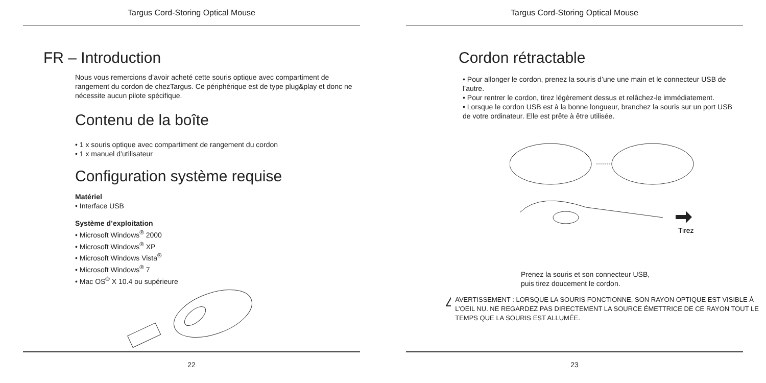Targus Cord-Storing Optical Mouse
FR – Introduction
Nous vous remercions d’avoir acheté cette souris optique avec compartiment de rangement du cordon de chezTargus. Ce périphérique est de type plug&play et donc ne nécessite aucun pilote spécifique.
Contenu de la boîte
• 1 x souris optique avec compartiment de rangement du cordon
• 1 x manuel d’utilisateur
Configuration système requise
Matériel
• Interface USB
Système d’exploitation
• Microsoft Windows<sup>®</sup> 2000
• Microsoft Windows<sup>®</sup> XP
• Microsoft Windows Vista<sup>®</sup>
• Microsoft Windows<sup>®</sup> 7
• Mac OS<sup>®</sup> X 10.4 ou supérieure
22
Targus Cord-Storing Optical Mouse
Cordon rétractable
• Pour allonger le cordon, prenez la souris d’une une main et le connecteur USB de l’autre.
• Pour rentrer le cordon, tirez légèrement dessus et relâchez-le immédiatement.
• Lorsque le cordon USB est à la bonne longueur, branchez la souris sur un port USB de votre ordinateur. Elle est prête à être utilisée.
Tirez
Prenez la souris et son connecteur USB,
puis tirez doucement le cordon.
!
AVERTISSEMENT : LORSQUE LA SOURIS FONCTIONNE, SON RAYON OPTIQUE EST VISIBLE À L’OEIL NU. NE REGARDEZ PAS DIRECTEMENT LA SOURCE ÉMETTRICE DE CE RAYON TOUT LE TEMPS QUE LA SOURIS EST ALLUMÉE.
23